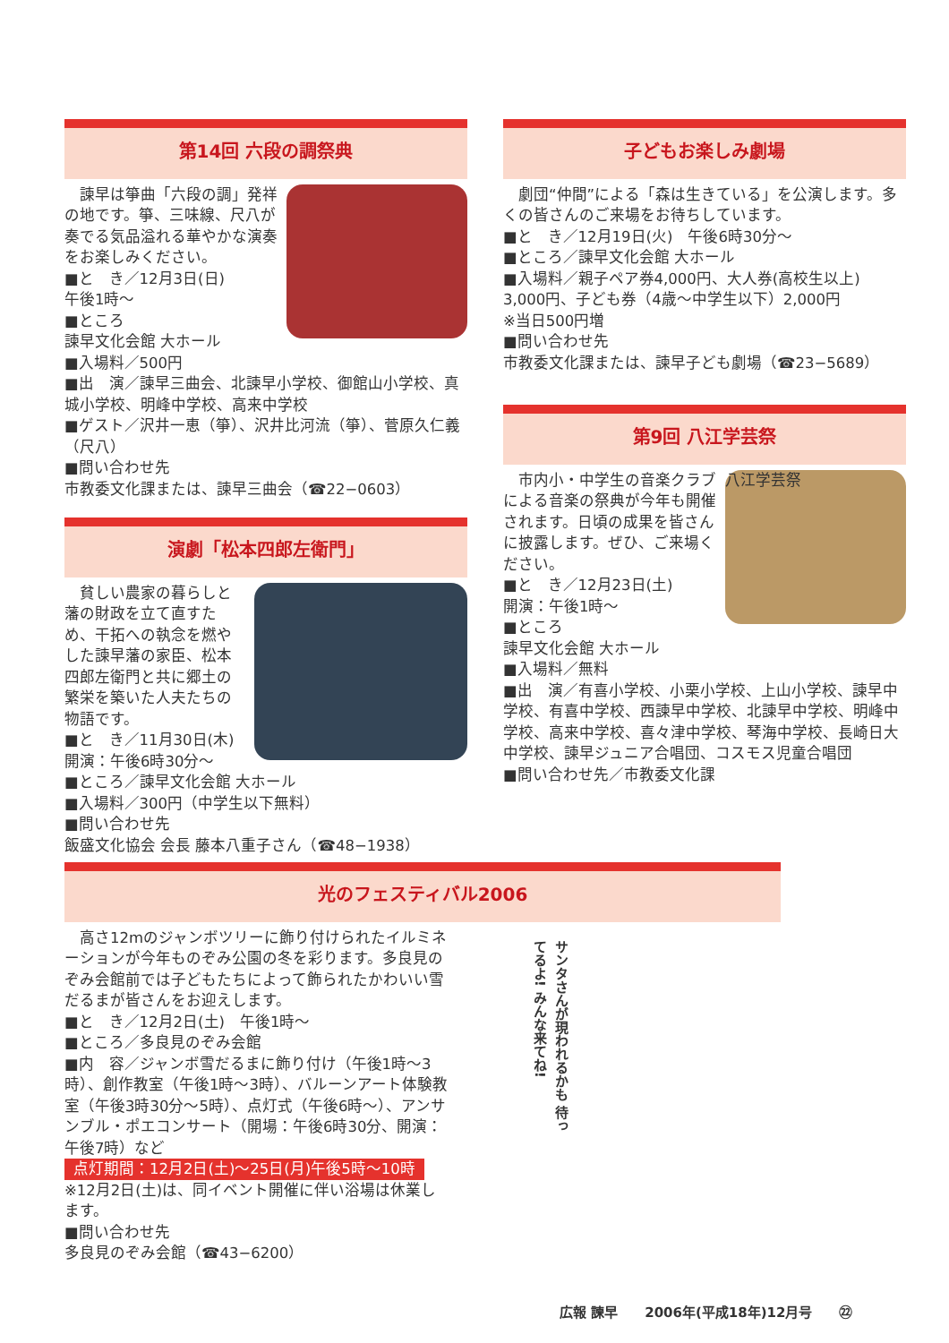第14回 六段の調祭典
　諫早は箏曲「六段の調」発祥の地です。箏、三味線、尺八が奏でる気品溢れる華やかな演奏をお楽しみください。
■と　き／12月3日(日)
午後1時〜
■ところ
諫早文化会館 大ホール
■入場料／500円
■出　演／諫早三曲会、北諫早小学校、御館山小学校、真城小学校、明峰中学校、高来中学校
■ゲスト／沢井一恵（箏）、沢井比河流（箏）、菅原久仁義（尺八）
■問い合わせ先
市教委文化課または、諫早三曲会（☎22−0603）
演劇「松本四郎左衛門」
　貧しい農家の暮らしと藩の財政を立て直すため、干拓への執念を燃やした諫早藩の家臣、松本四郎左衛門と共に郷土の繁栄を築いた人夫たちの物語です。
■と　き／11月30日(木)
開演：午後6時30分〜
■ところ／諫早文化会館 大ホール
■入場料／300円（中学生以下無料）
■問い合わせ先
飯盛文化協会 会長 藤本八重子さん（☎48−1938）
子どもお楽しみ劇場
　劇団“仲間”による「森は生きている」を公演します。多くの皆さんのご来場をお待ちしています。
■と　き／12月19日(火)　午後6時30分〜
■ところ／諫早文化会館 大ホール
■入場料／親子ペア券4,000円、大人券(高校生以上) 3,000円、子ども券（4歳〜中学生以下）2,000円
※当日500円増
■問い合わせ先
市教委文化課または、諫早子ども劇場（☎23−5689）
第9回 八江学芸祭
八江学芸祭
　市内小・中学生の音楽クラブによる音楽の祭典が今年も開催されます。日頃の成果を皆さんに披露します。ぜひ、ご来場ください。
■と　き／12月23日(土)
開演：午後1時〜
■ところ
諫早文化会館 大ホール
■入場料／無料
■出　演／有喜小学校、小栗小学校、上山小学校、諫早中学校、有喜中学校、西諫早中学校、北諫早中学校、明峰中学校、高来中学校、喜々津中学校、琴海中学校、長崎日大中学校、諫早ジュニア合唱団、コスモス児童合唱団
■問い合わせ先／市教委文化課
光のフェスティバル2006
　高さ12mのジャンボツリーに飾り付けられたイルミネーションが今年ものぞみ公園の冬を彩ります。多良見のぞみ会館前では子どもたちによって飾られたかわいい雪だるまが皆さんをお迎えします。
■と　き／12月2日(土)　午後1時〜
■ところ／多良見のぞみ会館
■内　容／ジャンボ雪だるまに飾り付け（午後1時〜3時）、創作教室（午後1時〜3時）、バルーンアート体験教室（午後3時30分〜5時）、点灯式（午後6時〜）、アンサンブル・ポエコンサート（開場：午後6時30分、開演：午後7時）など
点灯期間：12月2日(土)〜25日(月)午後5時〜10時
※12月2日(土)は、同イベント開催に伴い浴場は休業します。
■問い合わせ先
多良見のぞみ会館（☎43−6200）
サンタさんが現われるかも 待ってるよ! みんな来てね!
広報 諫早　　2006年(平成18年)12月号　　㉒